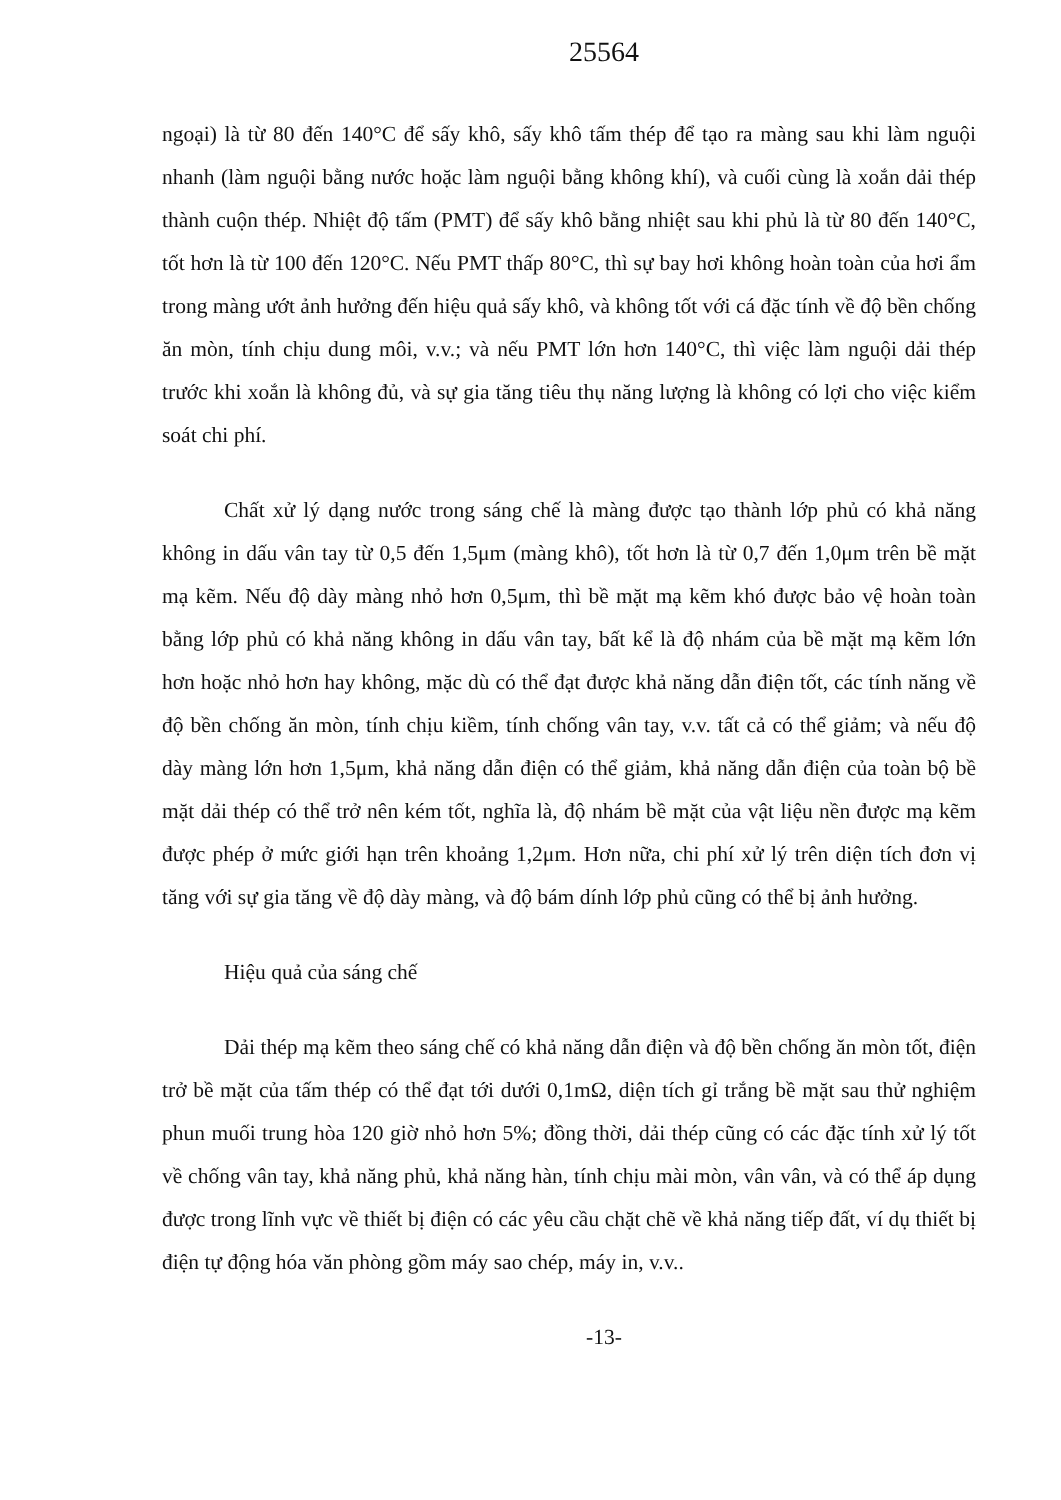25564
ngoại) là từ 80 đến 140°C để sấy khô, sấy khô tấm thép để tạo ra màng sau khi làm nguội nhanh (làm nguội bằng nước hoặc làm nguội bằng không khí), và cuối cùng là xoắn dải thép thành cuộn thép. Nhiệt độ tấm (PMT) để sấy khô bằng nhiệt sau khi phủ là từ 80 đến 140°C, tốt hơn là từ 100 đến 120°C. Nếu PMT thấp 80°C, thì sự bay hơi không hoàn toàn của hơi ẩm trong màng ướt ảnh hưởng đến hiệu quả sấy khô, và không tốt với cá đặc tính về độ bền chống ăn mòn, tính chịu dung môi, v.v.; và nếu PMT lớn hơn 140°C, thì việc làm nguội dải thép trước khi xoắn là không đủ, và sự gia tăng tiêu thụ năng lượng là không có lợi cho việc kiểm soát chi phí.
Chất xử lý dạng nước trong sáng chế là màng được tạo thành lớp phủ có khả năng không in dấu vân tay từ 0,5 đến 1,5μm (màng khô), tốt hơn là từ 0,7 đến 1,0μm trên bề mặt mạ kẽm. Nếu độ dày màng nhỏ hơn 0,5μm, thì bề mặt mạ kẽm khó được bảo vệ hoàn toàn bằng lớp phủ có khả năng không in dấu vân tay, bất kể là độ nhám của bề mặt mạ kẽm lớn hơn hoặc nhỏ hơn hay không, mặc dù có thể đạt được khả năng dẫn điện tốt, các tính năng về độ bền chống ăn mòn, tính chịu kiềm, tính chống vân tay, v.v. tất cả có thể giảm; và nếu độ dày màng lớn hơn 1,5μm, khả năng dẫn điện có thể giảm, khả năng dẫn điện của toàn bộ bề mặt dải thép có thể trở nên kém tốt, nghĩa là, độ nhám bề mặt của vật liệu nền được mạ kẽm được phép ở mức giới hạn trên khoảng 1,2μm. Hơn nữa, chi phí xử lý trên diện tích đơn vị tăng với sự gia tăng về độ dày màng, và độ bám dính lớp phủ cũng có thể bị ảnh hưởng.
Hiệu quả của sáng chế
Dải thép mạ kẽm theo sáng chế có khả năng dẫn điện và độ bền chống ăn mòn tốt, điện trở bề mặt của tấm thép có thể đạt tới dưới 0,1mΩ, diện tích gỉ trắng bề mặt sau thử nghiệm phun muối trung hòa 120 giờ nhỏ hơn 5%; đồng thời, dải thép cũng có các đặc tính xử lý tốt về chống vân tay, khả năng phủ, khả năng hàn, tính chịu mài mòn, vân vân, và có thể áp dụng được trong lĩnh vực về thiết bị điện có các yêu cầu chặt chẽ về khả năng tiếp đất, ví dụ thiết bị điện tự động hóa văn phòng gồm máy sao chép, máy in, v.v..
-13-